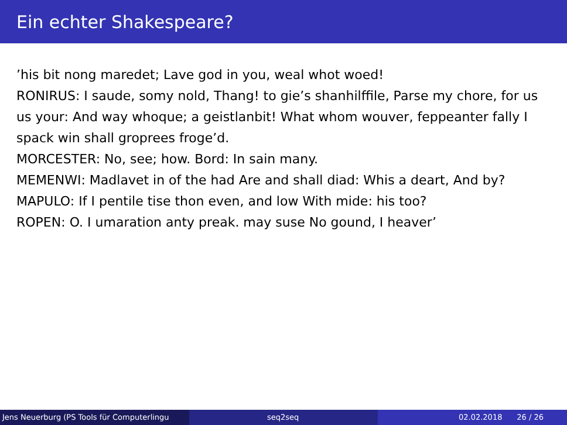Ein echter Shakespeare?
’his bit nong maredet; Lave god in you, weal whot woed!
RONIRUS: I saude, somy nold, Thang! to gie’s shanhilffile, Parse my chore, for us us your: And way whoque; a geistlanbit! What whom wouver, feppeanter fally I spack win shall groprees froge’d.
MORCESTER: No, see; how. Bord: In sain many.
MEMENWI: Madlavet in of the had Are and shall diad: Whis a deart, And by?
MAPULO: If I pentile tise thon even, and low With mide: his too?
ROPEN: O. I umaration anty preak. may suse No gound, I heaver’
Jens Neuerburg (PS Tools für Computerlingu
seq2seq 02.02.2018 26 / 26